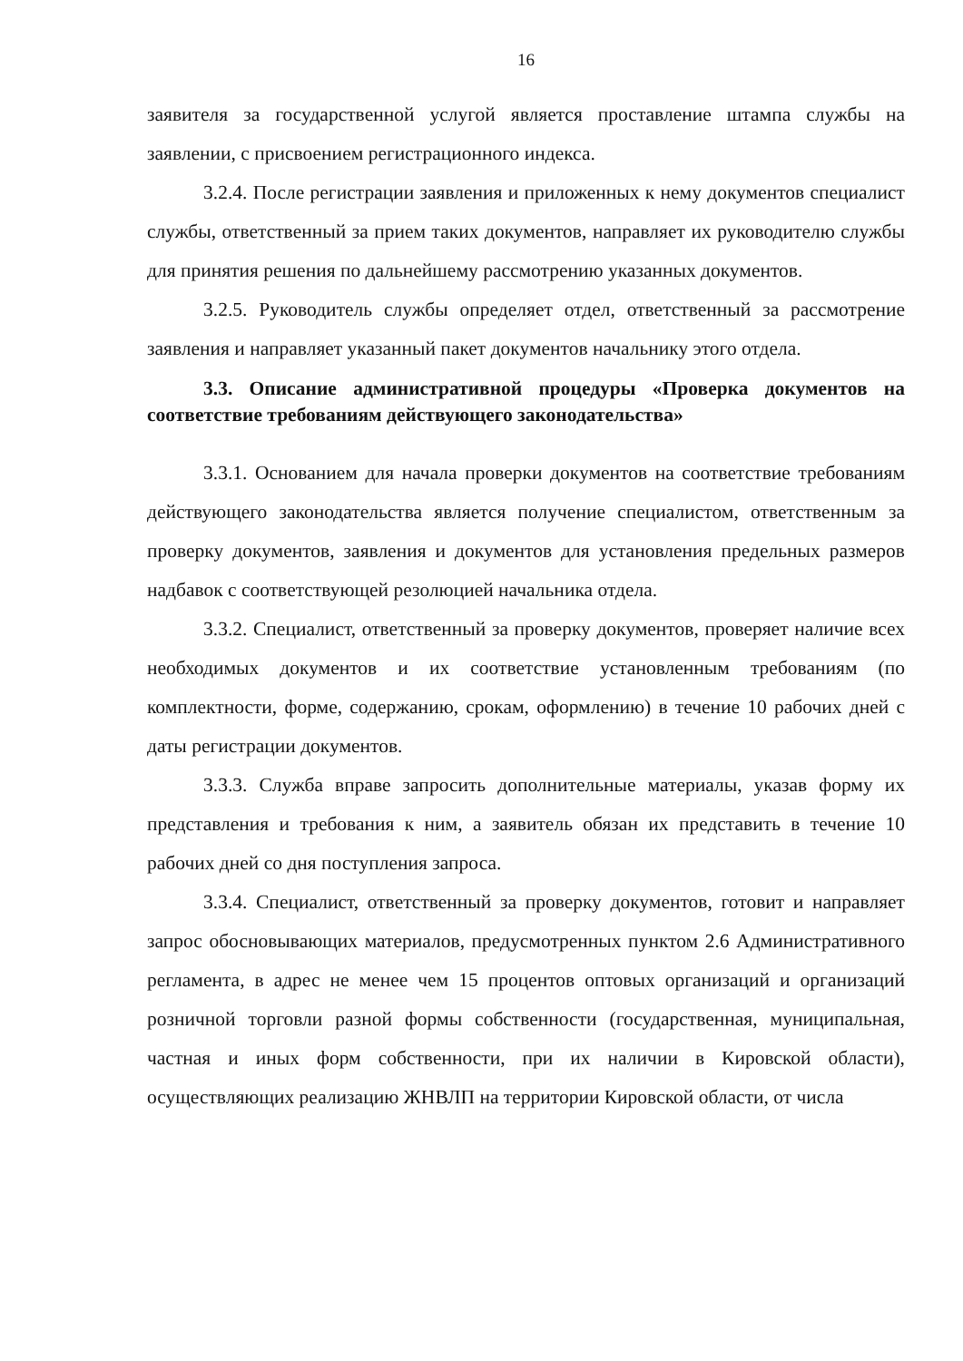16
заявителя за государственной услугой является проставление штампа службы на заявлении, с присвоением регистрационного индекса.
3.2.4. После регистрации заявления и приложенных к нему документов специалист службы, ответственный за прием таких документов, направляет их руководителю службы для принятия решения по дальнейшему рассмотрению указанных документов.
3.2.5. Руководитель службы определяет отдел, ответственный за рассмотрение заявления и направляет указанный пакет документов начальнику этого отдела.
3.3. Описание административной процедуры «Проверка документов на соответствие требованиям действующего законодательства»
3.3.1. Основанием для начала проверки документов на соответствие требованиям действующего законодательства является получение специалистом, ответственным за проверку документов, заявления и документов для установления предельных размеров надбавок с соответствующей резолюцией начальника отдела.
3.3.2. Специалист, ответственный за проверку документов, проверяет наличие всех необходимых документов и их соответствие установленным требованиям (по комплектности, форме, содержанию, срокам, оформлению) в течение 10 рабочих дней с даты регистрации документов.
3.3.3. Служба вправе запросить дополнительные материалы, указав форму их представления и требования к ним, а заявитель обязан их представить в течение 10 рабочих дней со дня поступления запроса.
3.3.4. Специалист, ответственный за проверку документов, готовит и направляет запрос обосновывающих материалов, предусмотренных пунктом 2.6 Административного регламента, в адрес не менее чем 15 процентов оптовых организаций и организаций розничной торговли разной формы собственности (государственная, муниципальная, частная и иных форм собственности, при их наличии в Кировской области), осуществляющих реализацию ЖНВЛП на территории Кировской области, от числа